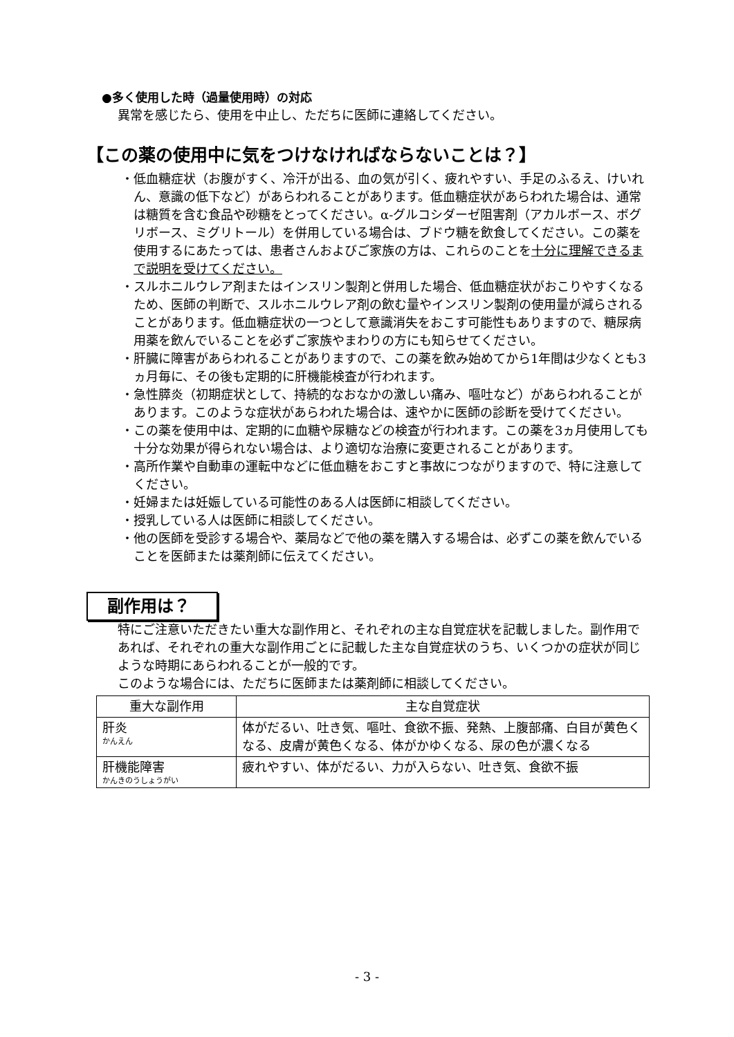●多く使用した時（過量使用時）の対応
異常を感じたら、使用を中止し、ただちに医師に連絡してください。
【この薬の使用中に気をつけなければならないことは？】
・低血糖症状（お腹がすく、冷汗が出る、血の気が引く、疲れやすい、手足のふるえ、けいれん、意識の低下など）があらわれることがあります。低血糖症状があらわれた場合は、通常は糖質を含む食品や砂糖をとってください。α-グルコシダーゼ阻害剤（アカルボース、ボグリボース、ミグリトール）を併用している場合は、ブドウ糖を飲食してください。この薬を使用するにあたっては、患者さんおよびご家族の方は、これらのことを十分に理解できるまで説明を受けてください。
・スルホニルウレア剤またはインスリン製剤と併用した場合、低血糖症状がおこりやすくなるため、医師の判断で、スルホニルウレア剤の飲む量やインスリン製剤の使用量が減らされることがあります。低血糖症状の一つとして意識消失をおこす可能性もありますので、糖尿病用薬を飲んでいることを必ずご家族やまわりの方にも知らせてください。
・肝臓に障害があらわれることがありますので、この薬を飲み始めてから1年間は少なくとも3ヵ月毎に、その後も定期的に肝機能検査が行われます。
・急性膵炎（初期症状として、持続的なおなかの激しい痛み、嘔吐など）があらわれることがあります。このような症状があらわれた場合は、速やかに医師の診断を受けてください。
・この薬を使用中は、定期的に血糖や尿糖などの検査が行われます。この薬を3ヵ月使用しても十分な効果が得られない場合は、より適切な治療に変更されることがあります。
・高所作業や自動車の運転中などに低血糖をおこすと事故につながりますので、特に注意してください。
・妊婦または妊娠している可能性のある人は医師に相談してください。
・授乳している人は医師に相談してください。
・他の医師を受診する場合や、薬局などで他の薬を購入する場合は、必ずこの薬を飲んでいることを医師または薬剤師に伝えてください。
副作用は？
特にご注意いただきたい重大な副作用と、それぞれの主な自覚症状を記載しました。副作用であれば、それぞれの重大な副作用ごとに記載した主な自覚症状のうち、いくつかの症状が同じような時期にあらわれることが一般的です。
このような場合には、ただちに医師または薬剤師に相談してください。
| 重大な副作用 | 主な自覚症状 |
| --- | --- |
| 肝炎 かんえん | 体がだるい、吐き気、嘔吐、食欲不振、発熱、上腹部痛、白目が黄色くなる、皮膚が黄色くなる、体がかゆくなる、尿の色が濃くなる |
| 肝機能障害 かんきのうしょうがい | 疲れやすい、体がだるい、力が入らない、吐き気、食欲不振 |
- 3 -